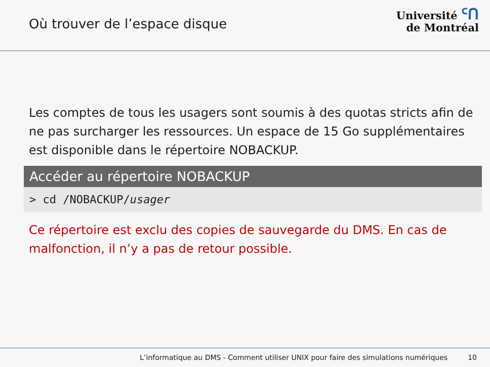Où trouver de l’espace disque
Université ᑦᑎ
de Montréal
Les comptes de tous les usagers sont soumis à des quotas stricts afin de ne pas surcharger les ressources. Un espace de 15 Go supplémentaires est disponible dans le répertoire NOBACKUP.
Accéder au répertoire NOBACKUP
> cd /NOBACKUP/usager
Ce répertoire est exclu des copies de sauvegarde du DMS. En cas de malfonction, il n’y a pas de retour possible.
L’informatique au DMS - Comment utiliser UNIX pour faire des simulations numériques 10